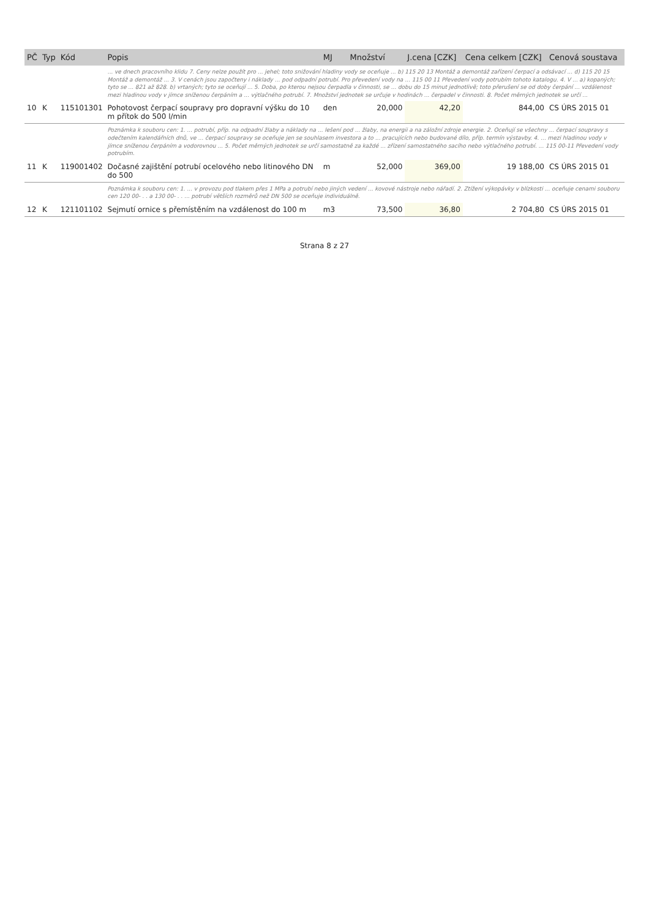| PČ | Typ | Kód | Popis | MJ | Množství | J.cena [CZK] | Cena celkem [CZK] | Cenová soustava |
| --- | --- | --- | --- | --- | --- | --- | --- | --- |
| | | | ... ve dnech pracovního klidu 7. Ceny nelze použít pro ... jehel; toto snižování hladiny vody se oceňuje ... b) 115 20 13 Montáž a demontáž zařízení čerpací a odsávací ... d) 115 20 15 Montáž a demontáž ... 3. V cenách jsou započteny i náklady ... pod odpadní potrubí. Pro převedení vody na ... 115 00 11 Převedení vody potrubím tohoto katalogu. 4. V ... a) kopaných; tyto se ... 821 až 828. b) vrtaných; tyto se oceňují ... 5. Doba, po kterou nejsou čerpadla v činnosti, se ... dobu do 15 minut jednotlivě; toto přerušení se od doby čerpání ... vzdálenost mezi hladinou vody v jímce sníženou čerpáním a ... výtlačného potrubí. 7. Množství jednotek se určuje v hodinách ... čerpadel v činnosti. 8. Počet měrných jednotek se určí ... | | | | | |
| 10 | K | 115101301 | Pohotovost čerpací soupravy pro dopravní výšku do 10 m přítok do 500 l/min | den | 20,000 | 42,20 | 844,00 | CS ÚRS 2015 01 |
| | | | Poznámka k souboru cen: 1. ... potrubí, příp. na odpadní žlaby a náklady na ... lešení pod ... žlaby, na energii a na záložní zdroje energie. 2. Oceňují se všechny ... čerpací soupravy s odečtením kalendářních dnů, ve ... čerpací soupravy se oceňuje jen se souhlasem investora a to ... pracujících nebo budované dílo, příp. termín výstavby. 4. ... mezi hladinou vody v jímce sníženou čerpáním a vodorovnou ... 5. Počet měrných jednotek se určí samostatně za každé ... zřízení samostatného sacího nebo výtlačného potrubí. ... 115 00-11 Převedení vody potrubím. | | | | | |
| 11 | K | 119001402 | Dočasné zajištění potrubí ocelového nebo litinového DN do 500 | m | 52,000 | 369,00 | 19 188,00 | CS ÚRS 2015 01 |
| | | | Poznámka k souboru cen: 1. ... v provozu pod tlakem přes 1 MPa a potrubí nebo jiných vedení ... kovové nástroje nebo nářadí. 2. Ztížení výkopávky v blízkosti ... oceňuje cenami souboru cen 120 00- . . a 130 00- . . ... potrubí větších rozměrů než DN 500 se oceňuje individuálně. | | | | | |
| 12 | K | 121101102 | Sejmutí ornice s přemístěním na vzdálenost do 100 m | m3 | 73,500 | 36,80 | 2 704,80 | CS ÚRS 2015 01 |
Strana 8 z 27